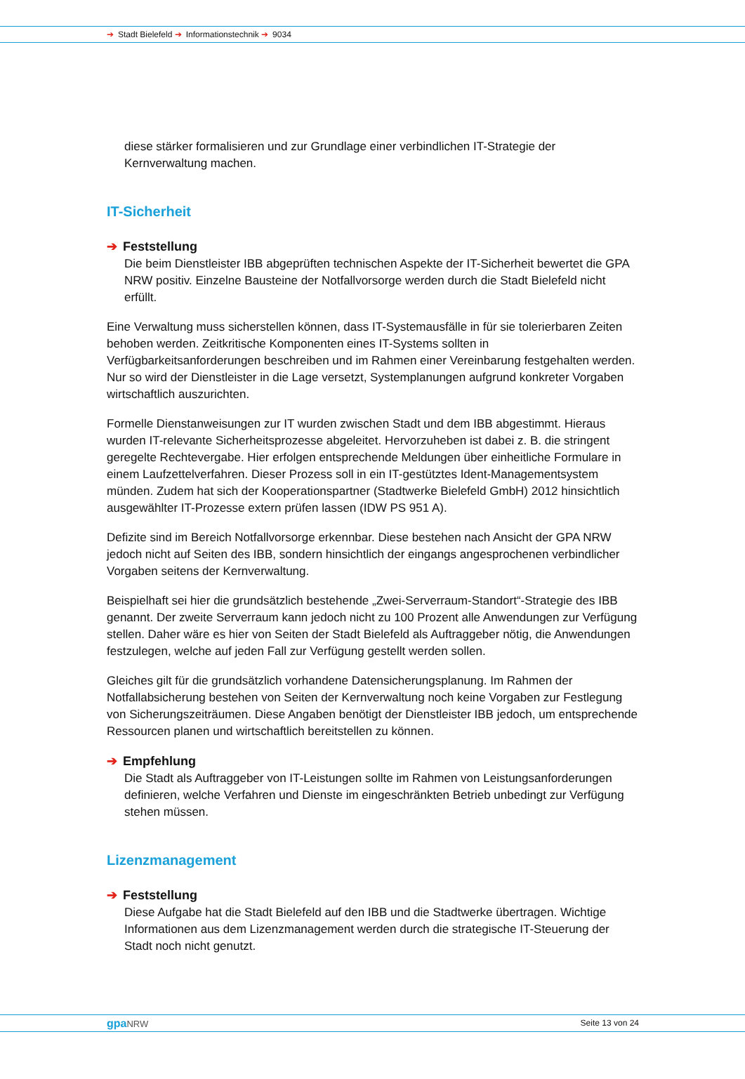➔ Stadt Bielefeld ➔ Informationstechnik ➔ 9034
diese stärker formalisieren und zur Grundlage einer verbindlichen IT-Strategie der Kernverwaltung machen.
IT-Sicherheit
➔ Feststellung
Die beim Dienstleister IBB abgeprüften technischen Aspekte der IT-Sicherheit bewertet die GPA NRW positiv. Einzelne Bausteine der Notfallvorsorge werden durch die Stadt Bielefeld nicht erfüllt.
Eine Verwaltung muss sicherstellen können, dass IT-Systemausfälle in für sie tolerierbaren Zeiten behoben werden. Zeitkritische Komponenten eines IT-Systems sollten in Verfügbarkeitsanforderungen beschreiben und im Rahmen einer Vereinbarung festgehalten werden. Nur so wird der Dienstleister in die Lage versetzt, Systemplanungen aufgrund konkreter Vorgaben wirtschaftlich auszurichten.
Formelle Dienstanweisungen zur IT wurden zwischen Stadt und dem IBB abgestimmt. Hieraus wurden IT-relevante Sicherheitsprozesse abgeleitet. Hervorzuheben ist dabei z. B. die stringent geregelte Rechtevergabe. Hier erfolgen entsprechende Meldungen über einheitliche Formulare in einem Laufzettelverfahren. Dieser Prozess soll in ein IT-gestütztes Ident-Managementsystem münden. Zudem hat sich der Kooperationspartner (Stadtwerke Bielefeld GmbH) 2012 hinsichtlich ausgewählter IT-Prozesse extern prüfen lassen (IDW PS 951 A).
Defizite sind im Bereich Notfallvorsorge erkennbar. Diese bestehen nach Ansicht der GPA NRW jedoch nicht auf Seiten des IBB, sondern hinsichtlich der eingangs angesprochenen verbindlicher Vorgaben seitens der Kernverwaltung.
Beispielhaft sei hier die grundsätzlich bestehende „Zwei-Serverraum-Standort“-Strategie des IBB genannt. Der zweite Serverraum kann jedoch nicht zu 100 Prozent alle Anwendungen zur Verfügung stellen. Daher wäre es hier von Seiten der Stadt Bielefeld als Auftraggeber nötig, die Anwendungen festzulegen, welche auf jeden Fall zur Verfügung gestellt werden sollen.
Gleiches gilt für die grundsätzlich vorhandene Datensicherungsplanung. Im Rahmen der Notfallabsicherung bestehen von Seiten der Kernverwaltung noch keine Vorgaben zur Festlegung von Sicherungszeiträumen. Diese Angaben benötigt der Dienstleister IBB jedoch, um entsprechende Ressourcen planen und wirtschaftlich bereitstellen zu können.
➔ Empfehlung
Die Stadt als Auftraggeber von IT-Leistungen sollte im Rahmen von Leistungsanforderungen definieren, welche Verfahren und Dienste im eingeschränkten Betrieb unbedingt zur Verfügung stehen müssen.
Lizenzmanagement
➔ Feststellung
Diese Aufgabe hat die Stadt Bielefeld auf den IBB und die Stadtwerke übertragen. Wichtige Informationen aus dem Lizenzmanagement werden durch die strategische IT-Steuerung der Stadt noch nicht genutzt.
gpaNRW Seite 13 von 24